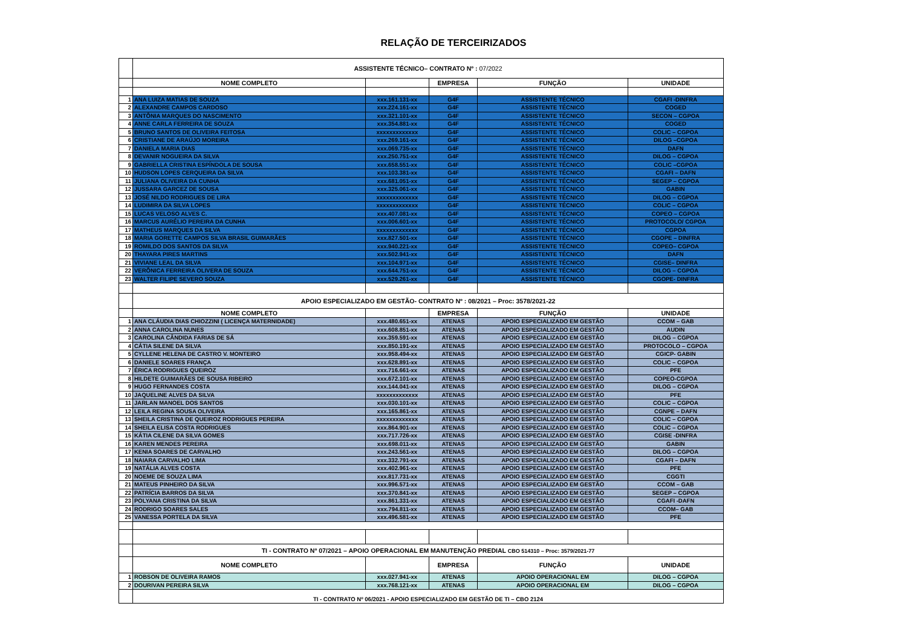RELAÇÃO DE TERCEIRIZADOS
| | ASSISTENTE TÉCNICO– CONTRATO Nº : 07/2022 | | | | |
| | NOME COMPLETO | | EMPRESA | FUNÇÃO | UNIDADE |
| 1 | ANA LUIZA MATIAS DE SOUZA | xxx.161.131-xx | G4F | ASSISTENTE TÉCNICO | CGAFI -DINFRA |
| 2 | ALEXANDRE CAMPOS CARDOSO | xxx.224.161-xx | G4F | ASSISTENTE TÉCNICO | COGED |
| 3 | ANTÔNIA MARQUES DO NASCIMENTO | xxx.321.101-xx | G4F | ASSISTENTE TÉCNICO | SECON – CGPOA |
| 4 | ANNE CARLA FERREIRA DE SOUZA | xxx.354.881-xx | G4F | ASSISTENTE TÉCNICO | COGED |
| 5 | BRUNO SANTOS DE OLIVEIRA FEITOSA | xxxxxxxxxxxxx | G4F | ASSISTENTE TÉCNICO | COLIC – CGPOA |
| 6 | CRISTIANE DE ARAÚJO MOREIRA | xxx.269.161-xx | G4F | ASSISTENTE TÉCNICO | DILOG –CGPOA |
| 7 | DANIELA MARIA DIAS | xxx.069.735-xx | G4F | ASSISTENTE TÉCNICO | DAFN |
| 8 | DEVANIR NOGUEIRA DA SILVA | xxx.250.751-xx | G4F | ASSISTENTE TÉCNICO | DILOG – CGPOA |
| 9 | GABRIELLA CRISTINA ESPÍNDOLA DE SOUSA | xxx.658.551-xx | G4F | ASSISTENTE TÉCNICO | COLIC –CGPOA |
| 10 | HUDSON LOPES CERQUEIRA DA SILVA | xxx.103.381-xx | G4F | ASSISTENTE TÉCNICO | CGAFI – DAFN |
| 11 | JULIANA OLIVEIRA DA CUNHA | xxx.681.051-xx | G4F | ASSISTENTE TÉCNICO | SEGEP – CGPOA |
| 12 | JUSSARA GARCEZ DE SOUSA | xxx.325.061-xx | G4F | ASSISTENTE TÉCNICO | GABIN |
| 13 | JOSÉ NILDO RODRIGUES DE LIRA | xxxxxxxxxxxxx | G4F | ASSISTENTE TÉCNICO | DILOG – CGPOA |
| 14 | LUDIMIRA DA SILVA LOPES | xxxxxxxxxxxxx | G4F | ASSISTENTE TÉCNICO | COLIC – CGPOA |
| 15 | LUCAS VELOSO ALVES C. | xxx.407.081-xx | G4F | ASSISTENTE TÉCNICO | COPEO – CGPOA |
| 16 | MARCUS AURÉLIO PEREIRA DA CUNHA | xxx.006.601-xx | G4F | ASSISTENTE TÉCNICO | PROTOCOLO/ CGPOA |
| 17 | MATHEUS MARQUES DA SILVA | xxxxxxxxxxxxx | G4F | ASSISTENTE TÉCNICO | CGPOA |
| 18 | MARIA GORETTE CAMPOS SILVA BRASIL GUIMARÃES | xxx.827.501-xx | G4F | ASSISTENTE TÉCNICO | CGOPE – DINFRA |
| 19 | ROMILDO DOS SANTOS DA SILVA | xxx.940.221-xx | G4F | ASSISTENTE TÉCNICO | COPEO– CGPOA |
| 20 | THAYARA PIRES MARTINS | xxx.502.941-xx | G4F | ASSISTENTE TÉCNICO | DAFN |
| 21 | VIVIANE LEAL DA SILVA | xxx.104.971-xx | G4F | ASSISTENTE TÉCNICO | CGISE– DINFRA |
| 22 | VERÔNICA FERREIRA OLIVERA DE SOUZA | xxx.644.751-xx | G4F | ASSISTENTE TÉCNICO | DILOG – CGPOA |
| 23 | WALTER FILIPE SEVERO SOUZA | xxx.529.261-xx | G4F | ASSISTENTE TÉCNICO | CGOPE- DINFRA |
| | APOIO ESPECIALIZADO EM GESTÃO- CONTRATO Nº : 08/2021 – Proc: 3578/2021-22 | | | | |
| | NOME COMPLETO | | EMPRESA | FUNÇÃO | UNIDADE |
| 1 | ANA CLÁUDIA DIAS CHIOZZINI ( LICENÇA MATERNIDADE) | xxx.480.651-xx | ATENAS | APOIO ESPECIALIZADO EM GESTÃO | CCOM – GAB |
| 2 | ANNA CAROLINA NUNES | xxx.608.851-xx | ATENAS | APOIO ESPECIALIZADO EM GESTÃO | AUDIN |
| 3 | CAROLINA CÂNDIDA FARIAS DE SÁ | xxx.359.591-xx | ATENAS | APOIO ESPECIALIZADO EM GESTÃO | DILOG – CGPOA |
| 4 | CÁTIA SILENE DA SILVA | xxx.850.191-xx | ATENAS | APOIO ESPECIALIZADO EM GESTÃO | PROTOCOLO – CGPOA |
| 5 | CYLLENE HELENA DE CASTRO V. MONTEIRO | xxx.958.494-xx | ATENAS | APOIO ESPECIALIZADO EM GESTÃO | CGICP- GABIN |
| 6 | DANIELE SOARES FRANÇA | xxx.628.891-xx | ATENAS | APOIO ESPECIALIZADO EM GESTÃO | COLIC – CGPOA |
| 7 | ÉRICA RODRIGUES QUEIROZ | xxx.716.661-xx | ATENAS | APOIO ESPECIALIZADO EM GESTÃO | PFE |
| 8 | HILDETE GUIMARÃES DE SOUSA RIBEIRO | xxx.672.101-xx | ATENAS | APOIO ESPECIALIZADO EM GESTÃO | COPEO-CGPOA |
| 9 | HUGO FERNANDES COSTA | xxx.144.041-xx | ATENAS | APOIO ESPECIALIZADO EM GESTÃO | DILOG – CGPOA |
| 10 | JAQUELINE ALVES DA SILVA | xxxxxxxxxxxxx | ATENAS | APOIO ESPECIALIZADO EM GESTÃO | PFE |
| 11 | JARLAN MANOEL DOS SANTOS | xxx.030.101-xx | ATENAS | APOIO ESPECIALIZADO EM GESTÃO | COLIC – CGPOA |
| 12 | LEILA REGINA SOUSA OLIVEIRA | xxx.165.861-xx | ATENAS | APOIO ESPECIALIZADO EM GESTÃO | CGNPE – DAFN |
| 13 | SHEILA CRISTINA DE QUEIROZ RODRIGUES PEREIRA | xxxxxxxxxxxxx | ATENAS | APOIO ESPECIALIZADO EM GESTÃO | COLIC – CGPOA |
| 14 | SHEILA ELISA COSTA RODRIGUES | xxx.864.901-xx | ATENAS | APOIO ESPECIALIZADO EM GESTÃO | COLIC – CGPOA |
| 15 | KÁTIA CILENE DA SILVA GOMES | xxx.717.726-xx | ATENAS | APOIO ESPECIALIZADO EM GESTÃO | CGISE -DINFRA |
| 16 | KAREN MENDES PEREIRA | xxx.698.011-xx | ATENAS | APOIO ESPECIALIZADO EM GESTÃO | GABIN |
| 17 | KENIA SOARES DE CARVALHO | xxx.243.561-xx | ATENAS | APOIO ESPECIALIZADO EM GESTÃO | DILOG – CGPOA |
| 18 | NAIARA CARVALHO LIMA | xxx.332.791-xx | ATENAS | APOIO ESPECIALIZADO EM GESTÃO | CGAFI – DAFN |
| 19 | NATÁLIA ALVES COSTA | xxx.402.961-xx | ATENAS | APOIO ESPECIALIZADO EM GESTÃO | PFE |
| 20 | NOEME DE SOUZA LIMA | xxx.817.731-xx | ATENAS | APOIO ESPECIALIZADO EM GESTÃO | CGGTI |
| 21 | MATEUS PINHEIRO DA SILVA | xxx.996.571-xx | ATENAS | APOIO ESPECIALIZADO EM GESTÃO | CCOM – GAB |
| 22 | PATRÍCIA BARROS DA SILVA | xxx.370.841-xx | ATENAS | APOIO ESPECIALIZADO EM GESTÃO | SEGEP – CGPOA |
| 23 | POLYANA CRISTINA DA SILVA | xxx.861.331-xx | ATENAS | APOIO ESPECIALIZADO EM GESTÃO | CGAFI -DAFN |
| 24 | RODRIGO SOARES SALES | xxx.794.811-xx | ATENAS | APOIO ESPECIALIZADO EM GESTÃO | CCOM– GAB |
| 25 | VANESSA PORTELA DA SILVA | xxx.496.581-xx | ATENAS | APOIO ESPECIALIZADO EM GESTÃO | PFE |
| | TI - CONTRATO Nº 07/2021 – APOIO OPERACIONAL EM MANUTENÇÃO PREDIAL CBO 514310 – Proc: 3579/2021-77 | | | | |
| | NOME COMPLETO | | EMPRESA | FUNÇÃO | UNIDADE |
| 1 | ROBSON DE OLIVEIRA RAMOS | xxx.027.941-xx | ATENAS | APOIO OPERACIONAL EM | DILOG – CGPOA |
| 2 | DOURIVAN PEREIRA SILVA | xxx.768.121-xx | ATENAS | APOIO OPERACIONAL EM | DILOG – CGPOA |
| | TI - CONTRATO Nº 06/2021 - APOIO ESPECIALIZADO EM GESTÃO DE TI – CBO 2124 | | | | |